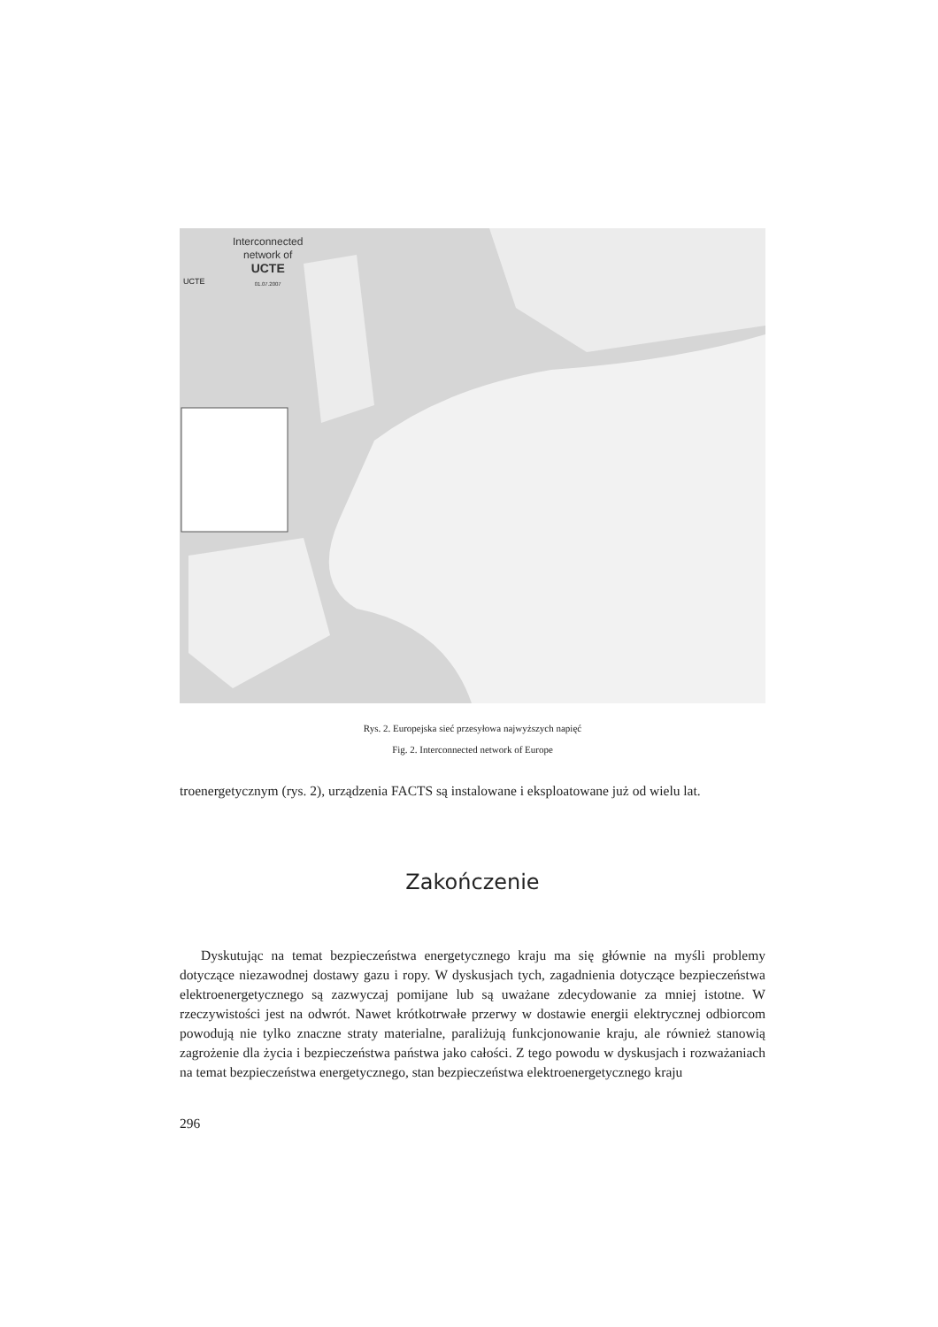UCTE
Interconnected
network of
UCTE
01.07.2007
Rys. 2. Europejska sieć przesyłowa najwyższych napięć
Fig. 2. Interconnected network of Europe
troenergetycznym (rys. 2), urządzenia FACTS są instalowane i eksploatowane już od wielu lat.
Zakończenie
Dyskutując na temat bezpieczeństwa energetycznego kraju ma się głównie na myśli problemy dotyczące niezawodnej dostawy gazu i ropy. W dyskusjach tych, zagadnienia dotyczące bezpieczeństwa elektroenergetycznego są zazwyczaj pomijane lub są uważane zdecydowanie za mniej istotne. W rzeczywistości jest na odwrót. Nawet krótkotrwałe przerwy w dostawie energii elektrycznej odbiorcom powodują nie tylko znaczne straty materialne, paraliżują funkcjonowanie kraju, ale również stanowią zagrożenie dla życia i bezpieczeństwa państwa jako całości. Z tego powodu w dyskusjach i rozważaniach na temat bezpieczeństwa energetycznego, stan bezpieczeństwa elektroenergetycznego kraju
296